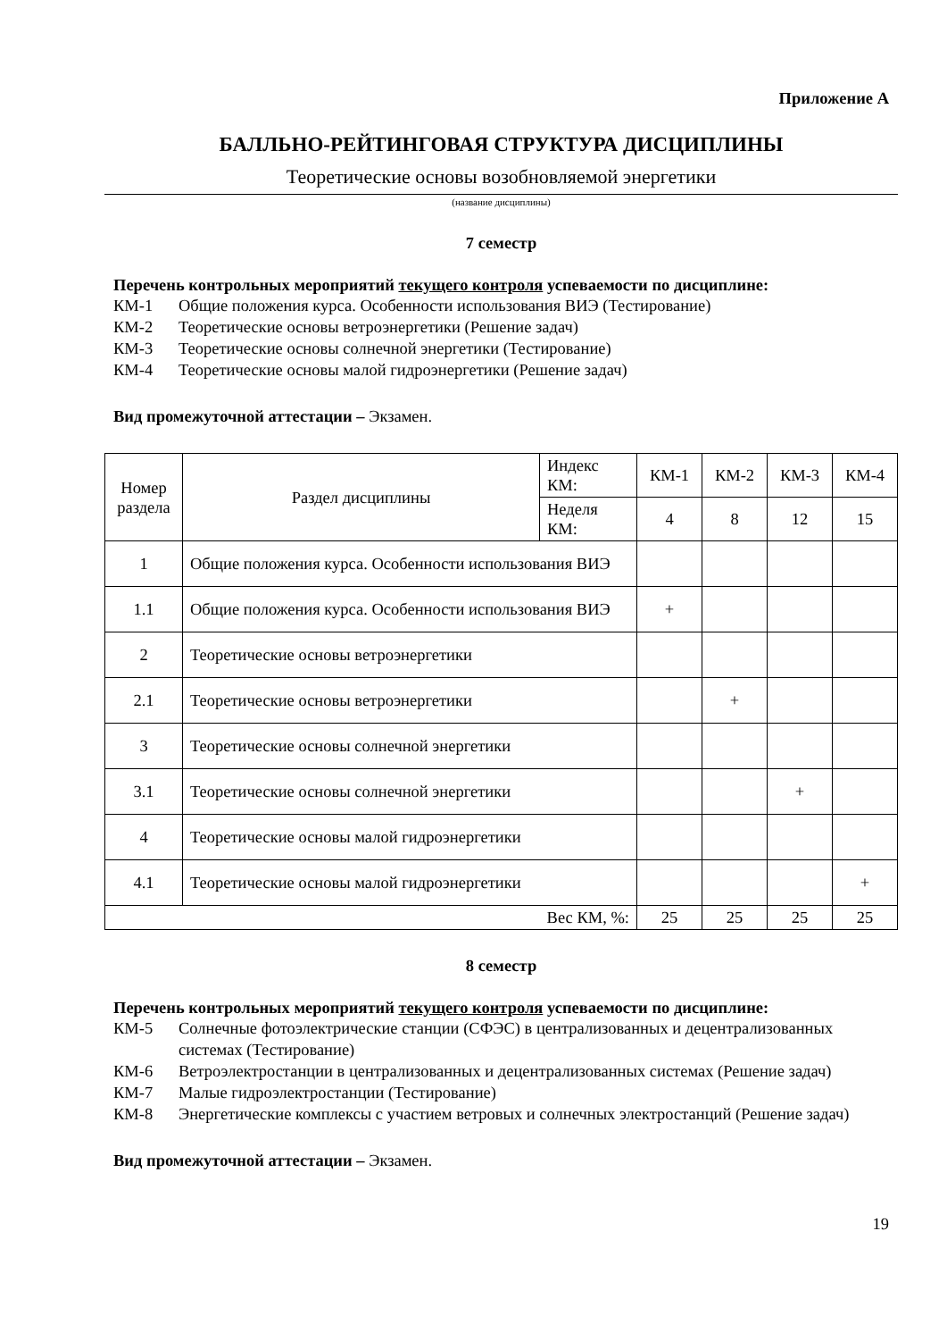Приложение А
БАЛЛЬНО-РЕЙТИНГОВАЯ СТРУКТУРА ДИСЦИПЛИНЫ
Теоретические основы возобновляемой энергетики
(название дисциплины)
7 семестр
Перечень контрольных мероприятий текущего контроля успеваемости по дисциплине:
КМ-1 Общие положения курса. Особенности использования ВИЭ (Тестирование)
КМ-2 Теоретические основы ветроэнергетики (Решение задач)
КМ-3 Теоретические основы солнечной энергетики (Тестирование)
КМ-4 Теоретические основы малой гидроэнергетики (Решение задач)
Вид промежуточной аттестации – Экзамен.
| Номер раздела | Раздел дисциплины | Индекс КМ: | КМ-1 | КМ-2 | КМ-3 | КМ-4 |
| --- | --- | --- | --- | --- | --- | --- |
| | | Неделя КМ: | 4 | 8 | 12 | 15 |
| 1 | Общие положения курса. Особенности использования ВИЭ | | | | | |
| 1.1 | Общие положения курса. Особенности использования ВИЭ | | + | | | |
| 2 | Теоретические основы ветроэнергетики | | | | | |
| 2.1 | Теоретические основы ветроэнергетики | | | + | | |
| 3 | Теоретические основы солнечной энергетики | | | | | |
| 3.1 | Теоретические основы солнечной энергетики | | | | + | |
| 4 | Теоретические основы малой гидроэнергетики | | | | | |
| 4.1 | Теоретические основы малой гидроэнергетики | | | | | + |
| Вес КМ, %: | | | 25 | 25 | 25 | 25 |
8 семестр
Перечень контрольных мероприятий текущего контроля успеваемости по дисциплине:
КМ-5 Солнечные фотоэлектрические станции (СФЭС) в централизованных и децентрализованных системах (Тестирование)
КМ-6 Ветроэлектростанции в централизованных и децентрализованных системах (Решение задач)
КМ-7 Малые гидроэлектростанции (Тестирование)
КМ-8 Энергетические комплексы с участием ветровых и солнечных электростанций (Решение задач)
Вид промежуточной аттестации – Экзамен.
19